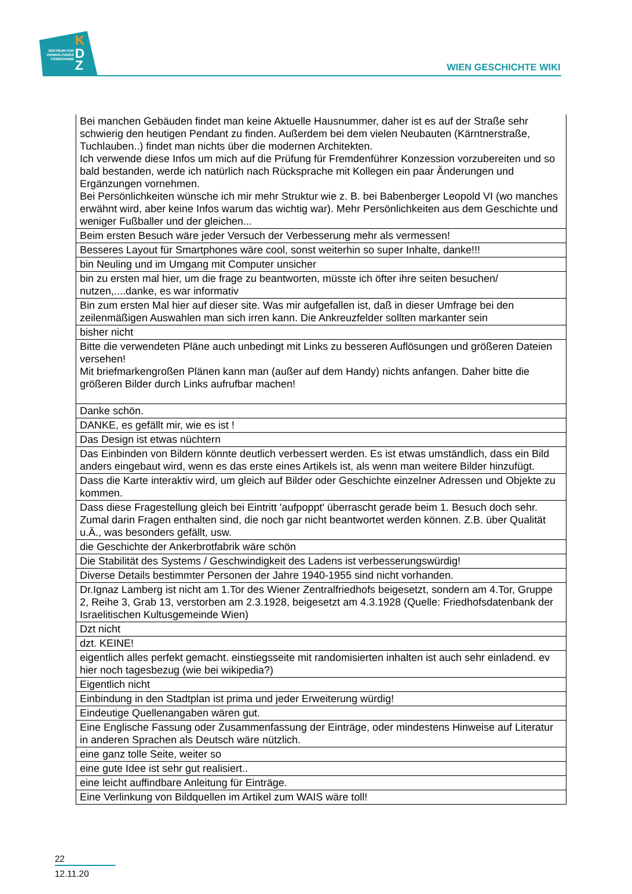ZENTRUM FÜR VERWALTUNGS FORSCHUNG
K
D
Z
WIEN GESCHICHTE WIKI
| Bei manchen Gebäuden findet man keine Aktuelle Hausnummer, daher ist es auf der Straße sehr schwierig den heutigen Pendant zu finden. Außerdem bei dem vielen Neubauten (Kärntnerstraße, Tuchlauben..) findet man nichts über die modernen Architekten. Ich verwende diese Infos um mich auf die Prüfung für Fremdenführer Konzession vorzubereiten und so bald bestanden, werde ich natürlich nach Rücksprache mit Kollegen ein paar Änderungen und Ergänzungen vornehmen. Bei Persönlichkeiten wünsche ich mir mehr Struktur wie z. B. bei Babenberger Leopold VI (wo manches erwähnt wird, aber keine Infos warum das wichtig war). Mehr Persönlichkeiten aus dem Geschichte und weniger Fußballer und der gleichen... |
| Beim ersten Besuch wäre jeder Versuch der Verbesserung mehr als vermessen! |
| Besseres Layout für Smartphones wäre cool, sonst weiterhin so super Inhalte, danke!!! |
| bin Neuling und im Umgang mit Computer unsicher |
| bin zu ersten mal hier, um die frage zu beantworten, müsste ich öfter ihre seiten besuchen/ nutzen,....danke, es war informativ |
| Bin zum ersten Mal hier auf dieser site. Was mir aufgefallen ist, daß in dieser Umfrage bei den zeilenmäßigen Auswahlen man sich irren kann. Die Ankreuzfelder sollten markanter sein |
| bisher nicht |
| Bitte die verwendeten Pläne auch unbedingt mit Links zu besseren Auflösungen und größeren Dateien versehen! Mit briefmarkengroßen Plänen kann man (außer auf dem Handy) nichts anfangen. Daher bitte die größeren Bilder durch Links aufrufbar machen! |
| Danke schön. |
| DANKE, es gefällt mir, wie es ist ! |
| Das Design ist etwas nüchtern |
| Das Einbinden von Bildern könnte deutlich verbessert werden. Es ist etwas umständlich, dass ein Bild anders eingebaut wird, wenn es das erste eines Artikels ist, als wenn man weitere Bilder hinzufügt. |
| Dass die Karte interaktiv wird, um gleich auf Bilder oder Geschichte einzelner Adressen und Objekte zu kommen. |
| Dass diese Fragestellung gleich bei Eintritt 'aufpoppt' überrascht gerade beim 1. Besuch doch sehr. Zumal darin Fragen enthalten sind, die noch gar nicht beantwortet werden können. Z.B. über Qualität u.Ä., was besonders gefällt, usw. |
| die Geschichte der Ankerbrotfabrik wäre schön |
| Die Stabilität des Systems / Geschwindigkeit des Ladens ist verbesserungswürdig! |
| Diverse Details bestimmter Personen der Jahre 1940-1955 sind nicht vorhanden. |
| Dr.Ignaz Lamberg ist nicht am 1.Tor des Wiener Zentralfriedhofs beigesetzt, sondern am 4.Tor, Gruppe 2, Reihe 3, Grab 13, verstorben am 2.3.1928, beigesetzt am 4.3.1928 (Quelle: Friedhofsdatenbank der Israelitischen Kultusgemeinde Wien) |
| Dzt nicht |
| dzt. KEINE! |
| eigentlich alles perfekt gemacht. einstiegsseite mit randomisierten inhalten ist auch sehr einladend. ev hier noch tagesbezug (wie bei wikipedia?) |
| Eigentlich nicht |
| Einbindung in den Stadtplan ist prima und jeder Erweiterung würdig! |
| Eindeutige Quellenangaben wären gut. |
| Eine Englische Fassung oder Zusammenfassung der Einträge, oder mindestens Hinweise auf Literatur in anderen Sprachen als Deutsch wäre nützlich. |
| eine ganz tolle Seite, weiter so |
| eine gute Idee ist sehr gut realisiert.. |
| eine leicht auffindbare Anleitung für Einträge. |
| Eine Verlinkung von Bildquellen im Artikel zum WAIS wäre toll! |
22
12.11.20